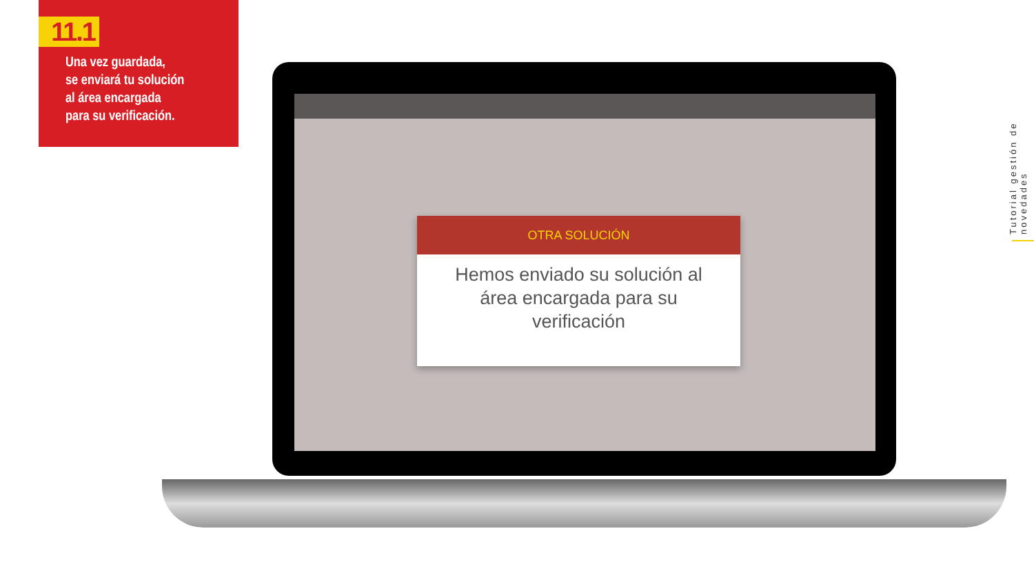11.1
Una vez guardada,
se enviará tu solución
al área encargada
para su verificación.
Tutorial gestión de novedades
OTRA SOLUCIÓN
Hemos enviado su solución al área encargada para su verificación